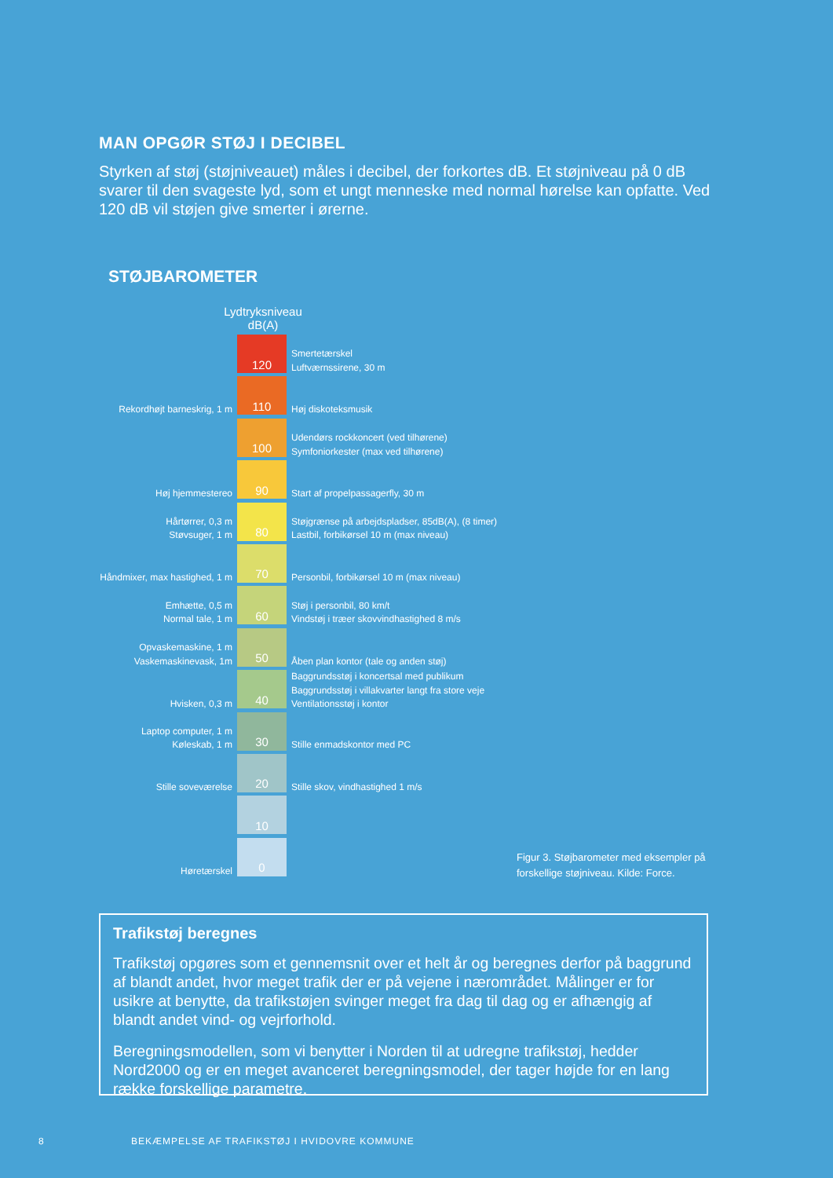MAN OPGØR STØJ I DECIBEL
Styrken af støj (støjniveauet) måles i decibel, der forkortes dB. Et støjniveau på 0 dB svarer til den svageste lyd, som et ungt menneske med normal hørelse kan opfatte. Ved 120 dB vil støjen give smerter i ørerne.
STØJBAROMETER
Lydtryksniveau
dB(A)
120
Smertetærskel
Luftværnssirene, 30 m
Rekordhøjt barneskrig, 1 m
110
Høj diskoteksmusik
100
Udendørs rockkoncert (ved tilhørene)
Symfoniorkester (max ved tilhørene)
Høj hjemmestereo
90
Start af propelpassagerfly, 30 m
Hårtørrer, 0,3 m
Støvsuger, 1 m
80
Støjgrænse på arbejdspladser, 85dB(A), (8 timer)
Lastbil, forbikørsel 10 m (max niveau)
Håndmixer, max hastighed, 1 m
70
Personbil, forbikørsel 10 m (max niveau)
Emhætte, 0,5 m
Normal tale, 1 m
60
Støj i personbil, 80 km/t
Vindstøj i træer skovvindhastighed 8 m/s
Opvaskemaskine, 1 m
Vaskemaskinevask, 1m
50
Åben plan kontor (tale og anden støj)
Hvisken, 0,3 m
40
Baggrundsstøj i koncertsal med publikum
Baggrundsstøj i villakvarter langt fra store veje
Ventilationsstøj i kontor
Laptop computer, 1 m
Køleskab, 1 m
30
Stille enmadskontor med PC
Stille soveværelse
20
Stille skov, vindhastighed 1 m/s
10
Høretærskel
0
Figur 3. Støjbarometer med eksempler på forskellige støjniveau. Kilde: Force.
Trafikstøj beregnes
Trafikstøj opgøres som et gennemsnit over et helt år og beregnes derfor på baggrund af blandt andet, hvor meget trafik der er på vejene i nærområdet. Målinger er for usikre at benytte, da trafikstøjen svinger meget fra dag til dag og er afhængig af blandt andet vind- og vejrforhold.
Beregningsmodellen, som vi benytter i Norden til at udregne trafikstøj, hedder Nord2000 og er en meget avanceret beregningsmodel, der tager højde for en lang række forskellige parametre.
8 BEKÆMPELSE AF TRAFIKSTØJ I HVIDOVRE KOMMUNE